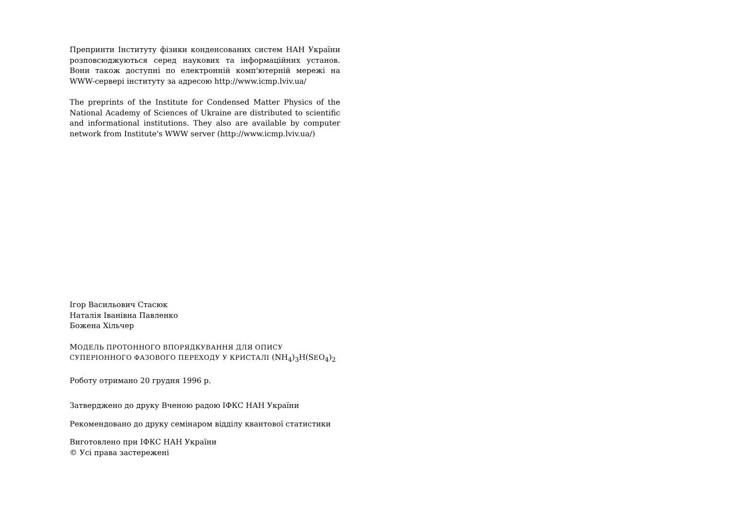Препринти Інституту фізики конденсованих систем НАН України розповсюджуються серед наукових та інформаційних установ. Вони також доступні по електронній комп'ютерній мережі на WWW-сервері інституту за адресою http://www.icmp.lviv.ua/
The preprints of the Institute for Condensed Matter Physics of the National Academy of Sciences of Ukraine are distributed to scientific and informational institutions. They also are available by computer network from Institute's WWW server (http://www.icmp.lviv.ua/)
Ігор Васильович Стасюк
Наталія Іванівна Павленко
Божена Хільчер
МОДЕЛЬ ПРОТОННОГО ВПОРЯДКУВАННЯ ДЛЯ ОПИСУ
СУПЕРІОННОГО ФАЗОВОГО ПЕРЕХОДУ У КРИСТАЛІ (NH<sub>4</sub>)<sub>3</sub>H(SEO<sub>4</sub>)<sub>2</sub>
Роботу отримано 20 грудня 1996 р.
Затверджено до друку Вченою радою ІФКС НАН України
Рекомендовано до друку семінаром відділу квантової статистики
Виготовлено при ІФКС НАН України
© Усі права застережені